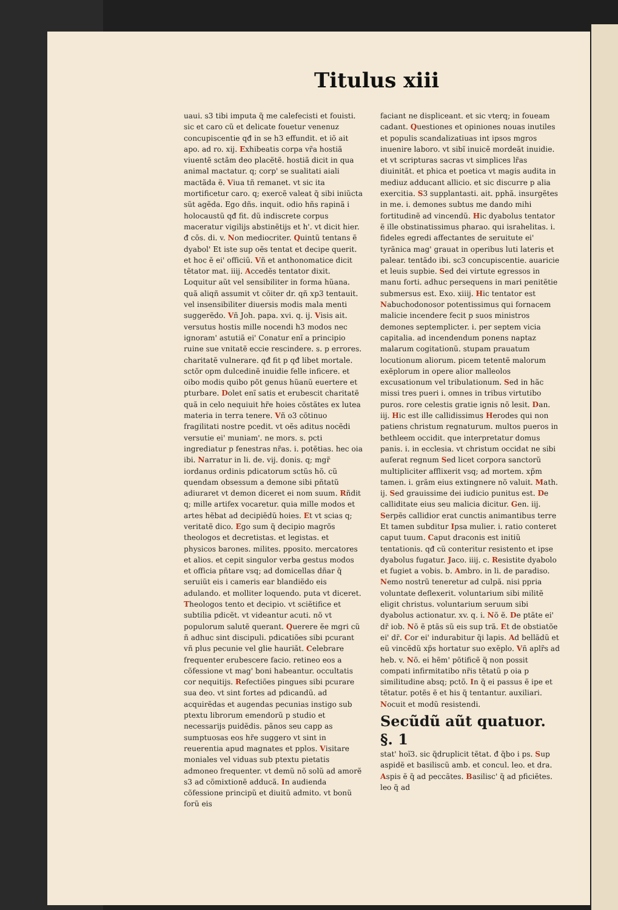Titulus xiii
uaui. s3 tibi imputa q̃ me calefecisti et fouisti. sic et caro cũ et delicate fouetur venenuz concupiscentie qđ in se h3 effundit. et iõ ait apo. ad ro. xij. Exhibeatis corpa vr̃a hostiã viuentẽ sctãm deo placẽtẽ. hostiã dicit in qua animal mactatur. q; corp' se sualitati aiali mactãda ẽ. Viua tñ remanet. vt sic ita mortificetur caro. q; exercẽ valeat q̃ sibi iniũcta sũt agẽda. Ego dñs. inquit. odio hñs rapinã i holocaustũ qđ fit. dũ indiscrete corpus maceratur vigilijs abstinẽtijs et h'. vt dicit hier. đ cõs. di. v. Non mediocriter. Quintũ tentans ẽ dyabol' Et iste sup oẽs tentat et decipe querit. et hoc ẽ ei' officiũ. Vñ et anthonomatice dicit tẽtator mat. iiij. Accedẽs tentator dixit. Loquitur aũt vel sensibiliter in forma hũana. quã aliqñ assumit vt cõiter dr. qñ xp3 tentauit. vel insensibiliter diuersis modis mala menti suggerẽdo. Vñ Joh. papa. xvi. q. ij. Visis ait. versutus hostis mille nocendi h3 modos nec ignoram' astutiã ei' Conatur enĩ a principio ruine sue vnitatẽ eccie rescindere. s. p errores. charitatẽ vulnerare. qđ fit p qđ libet mortale. sctõr opm dulcedinẽ inuidie felle inficere. et oibo modis quibo põt genus hũanũ euertere et pturbare. Dolet enĩ satis et erubescit charitatẽ quã in celo nequiuit hr̃e hoies cõstãtes ex lutea materia in terra tenere. Vñ o3 cõtinuo fragilitati nostre pcedit. vt oẽs aditus nocẽdi versutie ei' muniam'. ne mors. s. pcti ingrediatur p fenestras nr̃as. i. potẽtias. hec oia ibi. Narratur in li. de. vij. donis. q; mgr̃ iordanus ordinis pdicatorum sctũs hõ. cũ quendam obsessum a demone sibi pñtatũ adiuraret vt demon diceret ei nom suum. Rñdit q; mille artifex vocaretur. quia mille modos et artes hẽbat ad decipiẽdũ hoies. Et vt scias q; veritatẽ dico. Ego sum q̃ decipio magrõs theologos et decretistas. et legistas. et physicos barones. milites. pposito. mercatores et alios. et cepit singulor verba gestus modos et officia pñtare vsq; ad domicellas dñar q̃ seruiũt eis i cameris ear blandiẽdo eis adulando. et molliter loquendo. puta vt diceret. Theologos tento et decipio. vt sciẽtifice et subtilia pdicẽt. vt videantur acuti. nõ vt populorum salutẽ querant. Querere ẽe mgri cũ ñ adhuc sint discipuli. pdicatiões sibi pcurant vñ plus pecunie vel glie hauriãt. Celebrare frequenter erubescere facio. retineo eos a cõfessione vt mag' boni habeantur. occultatis cor nequitijs. Refectiões pingues sibi pcurare sua deo. vt sint fortes ad pdicandũ. ad acquirẽdas et augendas pecunias instigo sub ptextu librorum emendorũ p studio et necessarijs puidẽdis. pãnos seu capp as sumptuosas eos hr̃e suggero vt sint in reuerentia apud magnates et pplos. Visitare moniales vel viduas sub ptextu pietatis admoneo frequenter. vt demũ nõ solũ ad amorẽ s3 ad cõmixtionẽ adducã. In audienda cõfessione principũ et diuitũ admito. vt bonũ forũ eis
faciant ne displiceant. et sic vterq; in foueam cadant. Questiones et opiniones nouas inutiles et populis scandalizatiuas int ipsos mgros inuenire laboro. vt sibĩ inuicẽ mordeãt inuidie. et vt scripturas sacras vt simplices lr̃as diuinitãt. et phica et poetica vt magis audita in mediuz adducant allicio. et sic discurre p alia exercitia. S3 supplantasti. ait. pphã. insurgẽtes in me. i. demones subtus me dando mihi fortitudinẽ ad vincendũ. Hic dyabolus tentator ẽ ille obstinatissimus pharao. qui israhelitas. i. fideles egredi affectantes de seruitute ei' tyrãnica mag' grauat in operibus luti lateris et palear. tentãdo ibi. sc3 concupiscentie. auaricie et leuis supbie. Sed dei virtute egressos in manu forti. adhuc persequens in mari penitẽtie submersus est. Exo. xiiij. Hic tentator est Nabuchodonosor potentissimus qui fornacem malicie incendere fecit p suos ministros demones septemplicter. i. per septem vicia capitalia. ad incendendum ponens naptaz malarum cogitationũ. stupam prauatum locutionum aliorum. picem tetentẽ malorum exẽplorum in opere alior malleolos excusationum vel tribulationum. Sed in hãc missi tres pueri i. omnes in tribus virtutibo puros. rore celestis gratie ignis nõ lesit. Dan. iij. Hic est ille callidissimus Herodes qui non patiens christum regnaturum. multos pueros in bethleem occidit. que interpretatur domus panis. i. in ecclesia. vt christum occidat ne sibi auferat regnum Sed licet corpora sanctorũ multipliciter afflixerit vsq; ad mortem. xp̃m tamen. i. grãm eius extingnere nõ valuit. Math. ij. Sed grauissime dei iudicio punitus est. De calliditate eius seu malicia dicitur. Gen. iij. Serpẽs callidior erat cunctis animantibus terre Et tamen subditur Ipsa mulier. i. ratio conteret caput tuum. Caput draconis est initiũ tentationis. qđ cũ conteritur resistento et ipse dyabolus fugatur. Jaco. iiij. c. Resistite dyabolo et fugiet a vobis. b. Ambro. in li. de paradiso. Nemo nostrũ teneretur ad culpã. nisi ppria voluntate deflexerit. voluntarium sibi militẽ eligit christus. voluntarium seruum sibi dyabolus actionatur. xv. q. i. Nõ ẽ. De ptãte ei' dr̃ iob. Nõ ẽ ptãs sũ eis sup trã. Et de obstiatõe ei' dr̃. Cor ei' indurabitur q̃i lapis. Ad bellãdũ et eũ vincẽdũ xp̃s hortatur suo exẽplo. Vñ aplr̃s ad heb. v. Nõ. ei hẽm' põtificẽ q̃ non possit compati infirmitatibo nr̃is tẽtatũ p oia p similitudine absq; pctõ. In q̃ ei passus ẽ ipe et tẽtatur. potẽs ẽ et his q̃ tentantur. auxiliari. Nocuit et modũ resistendi.
Secũdũ aũt quatuor. §. 1
stat' hoĩ3. sic q̃druplicit tẽtat. đ q̃bo i ps. Sup aspidẽ et basiliscũ amb. et concul. leo. et dra. Aspis ẽ q̃ ad peccãtes. Basilisc' q̃ ad pficiẽtes. leo q̃ ad